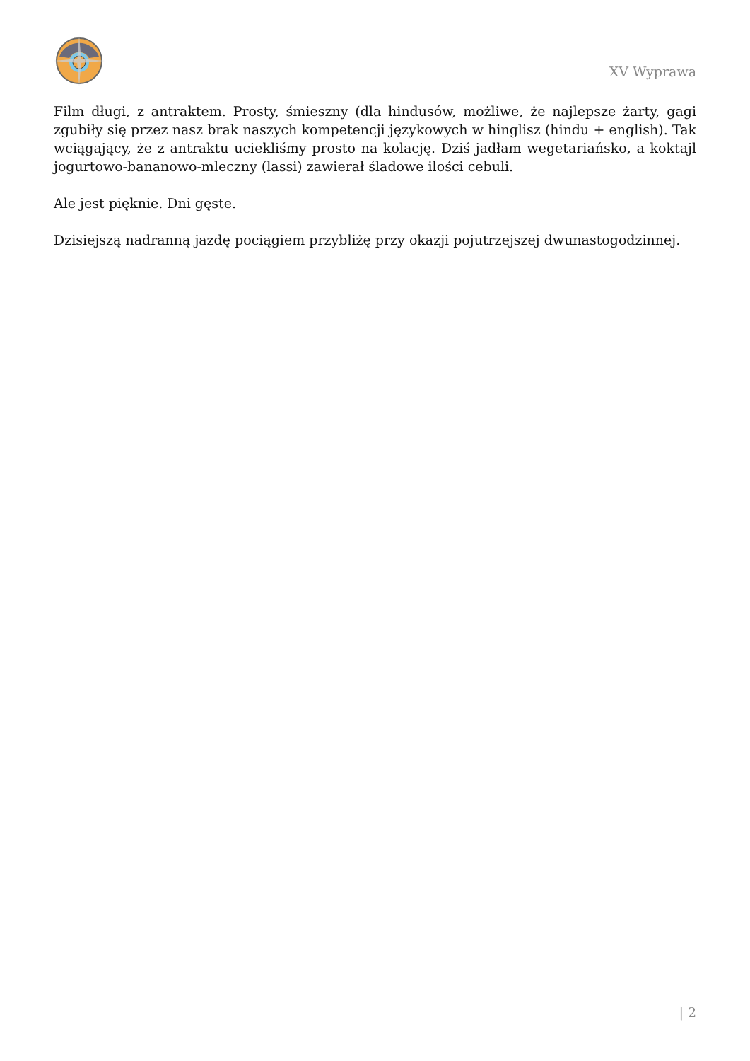XV Wyprawa
Film długi, z antraktem. Prosty, śmieszny (dla hindusów, możliwe, że najlepsze żarty, gagi zgubiły się przez nasz brak naszych kompetencji językowych w hinglisz (hindu + english). Tak wciągający, że z antraktu uciekliśmy prosto na kolację. Dziś jadłam wegetariańsko, a koktajl jogurtowo-bananowo-mleczny (lassi) zawierał śladowe ilości cebuli.
Ale jest pięknie. Dni gęste.
Dzisiejszą nadranną jazdę pociągiem przybliżę przy okazji pojutrzejszej dwunastogodzinnej.
| 2